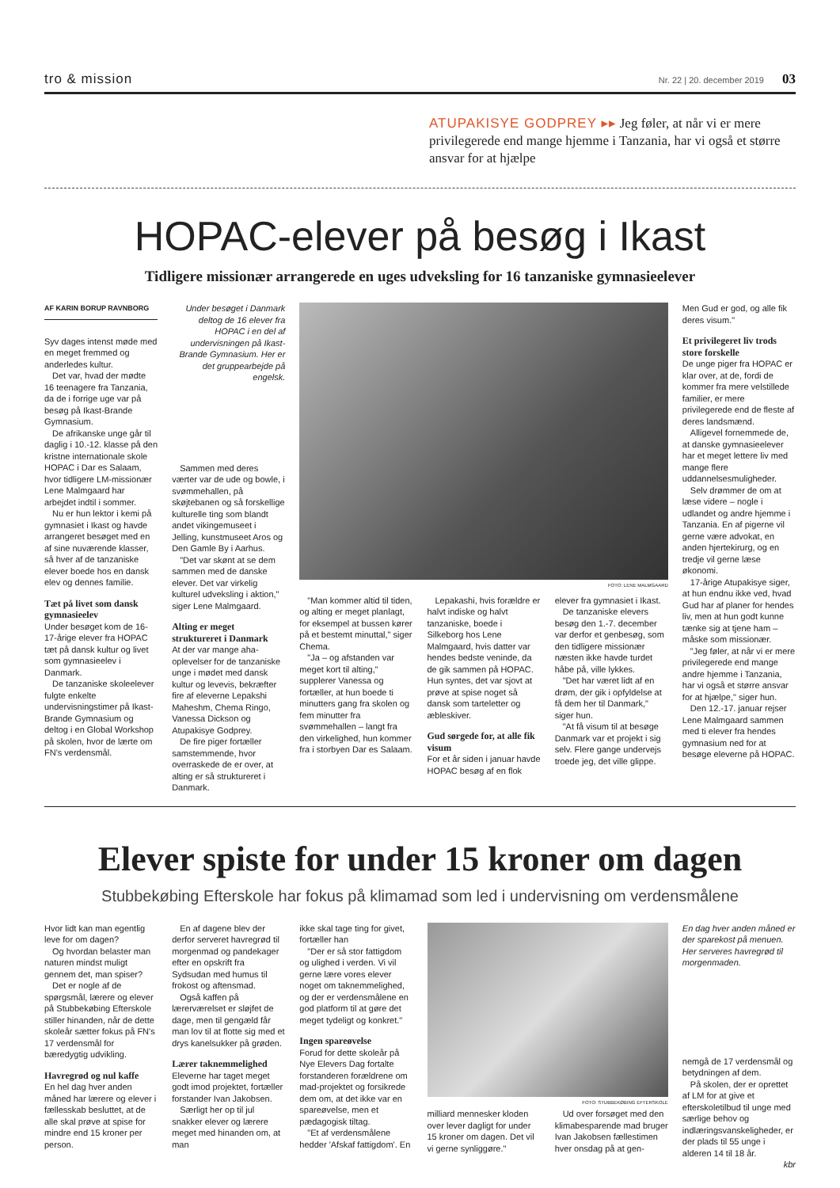tro & mission
Nr. 22 | 20. december 2019 03
ATUPAKISYE GODPREY ▸▸ Jeg føler, at når vi er mere privilegerede end mange hjemme i Tanzania, har vi også et større ansvar for at hjælpe
HOPAC-elever på besøg i Ikast
Tidligere missionær arrangerede en uges udveksling for 16 tanzaniske gymnasieelever
AF KARIN BORUP RAVNBORG
Syv dages intenst møde med en meget fremmed og anderledes kultur.
Det var, hvad der mødte 16 teenagere fra Tanzania, da de i forrige uge var på besøg på Ikast-Brande Gymnasium.
De afrikanske unge går til daglig i 10.-12. klasse på den kristne internationale skole HOPAC i Dar es Salaam, hvor tidligere LM-missionær Lene Malmgaard har arbejdet indtil i sommer.
Nu er hun lektor i kemi på gymnasiet i Ikast og havde arrangeret besøget med en af sine nuværende klasser, så hver af de tanzaniske elever boede hos en dansk elev og dennes familie.
Tæt på livet som dansk gymnasieelev
Under besøget kom de 16-17-årige elever fra HOPAC tæt på dansk kultur og livet som gymnasieelev i Danmark.
De tanzaniske skoleelever fulgte enkelte undervisningstimer på Ikast-Brande Gymnasium og deltog i en Global Workshop på skolen, hvor de lærte om FN's verdensmål.
Under besøget i Danmark deltog de 16 elever fra HOPAC i en del af undervisningen på Ikast-Brande Gymnasium. Her er det gruppearbejde på engelsk.
Sammen med deres værter var de ude og bowle, i svømmehallen, på skøjtebanen og så forskellige kulturelle ting som blandt andet vikingemuseet i Jelling, kunstmuseet Aros og Den Gamle By i Aarhus.
"Det var skønt at se dem sammen med de danske elever. Det var virkelig kulturel udveksling i aktion," siger Lene Malmgaard.
Alting er meget struktureret i Danmark
At der var mange aha-oplevelser for de tanzaniske unge i mødet med dansk kultur og levevis, bekræfter fire af eleverne Lepakshi Maheshm, Chema Ringo, Vanessa Dickson og Atupakisye Godprey.
De fire piger fortæller samstemmende, hvor overraskede de er over, at alting er så struktureret i Danmark.
FOTO: LENE MALMGAARD
"Man kommer altid til tiden, og alting er meget planlagt, for eksempel at bussen kører på et bestemt minuttal," siger Chema.
"Ja – og afstanden var meget kort til alting," supplerer Vanessa og fortæller, at hun boede ti minutters gang fra skolen og fem minutter fra svømmehallen – langt fra den virkelighed, hun kommer fra i storbyen Dar es Salaam.
Lepakashi, hvis forældre er halvt indiske og halvt tanzaniske, boede i Silkeborg hos Lene Malmgaard, hvis datter var hendes bedste veninde, da de gik sammen på HOPAC. Hun syntes, det var sjovt at prøve at spise noget så dansk som tarteletter og æbleskiver.
Gud sørgede for, at alle fik visum
For et år siden i januar havde HOPAC besøg af en flok
elever fra gymnasiet i Ikast.
De tanzaniske elevers besøg den 1.-7. december var derfor et genbesøg, som den tidligere missionær næsten ikke havde turdet håbe på, ville lykkes.
"Det har været lidt af en drøm, der gik i opfyldelse at få dem her til Danmark," siger hun.
"At få visum til at besøge Danmark var et projekt i sig selv. Flere gange undervejs troede jeg, det ville glippe.
Men Gud er god, og alle fik deres visum."
Et privilegeret liv trods store forskelle
De unge piger fra HOPAC er klar over, at de, fordi de kommer fra mere velstillede familier, er mere privilegerede end de fleste af deres landsmænd.
Alligevel fornemmede de, at danske gymnasieelever har et meget lettere liv med mange flere uddannelsesmuligheder.
Selv drømmer de om at læse videre – nogle i udlandet og andre hjemme i Tanzania. En af pigerne vil gerne være advokat, en anden hjertekirurg, og en tredje vil gerne læse økonomi.
17-årige Atupakisye siger, at hun endnu ikke ved, hvad Gud har af planer for hendes liv, men at hun godt kunne tænke sig at tjene ham – måske som missionær.
"Jeg føler, at når vi er mere privilegerede end mange andre hjemme i Tanzania, har vi også et større ansvar for at hjælpe," siger hun.
Den 12.-17. januar rejser Lene Malmgaard sammen med ti elever fra hendes gymnasium ned for at besøge eleverne på HOPAC.
Elever spiste for under 15 kroner om dagen
Stubbekøbing Efterskole har fokus på klimamad som led i undervisning om verdensmålene
Hvor lidt kan man egentlig leve for om dagen?
Og hvordan belaster man naturen mindst muligt gennem det, man spiser?
Det er nogle af de spørgsmål, lærere og elever på Stubbekøbing Efterskole stiller hinanden, når de dette skoleår sætter fokus på FN's 17 verdensmål for bæredygtig udvikling.
Havregrød og nul kaffe
En hel dag hver anden måned har lærere og elever i fællesskab besluttet, at de alle skal prøve at spise for mindre end 15 kroner per person.
En af dagene blev der derfor serveret havregrød til morgenmad og pandekager efter en opskrift fra Sydsudan med humus til frokost og aftensmad.
Også kaffen på lærerværelset er sløjfet de dage, men til gengæld får man lov til at flotte sig med et drys kanelsukker på grøden.
Lærer taknemmelighed
Eleverne har taget meget godt imod projektet, fortæller forstander Ivan Jakobsen.
Særligt her op til jul snakker elever og lærere meget med hinanden om, at man
ikke skal tage ting for givet, fortæller han
"Der er så stor fattigdom og ulighed i verden. Vi vil gerne lære vores elever noget om taknemmelighed, og der er verdensmålene en god platform til at gøre det meget tydeligt og konkret."
Ingen spareøvelse
Forud for dette skoleår på Nye Elevers Dag fortalte forstanderen forældrene om mad-projektet og forsikrede dem om, at det ikke var en spareøvelse, men et pædagogisk tiltag.
"Et af verdensmålene hedder 'Afskaf fattigdom'. En
FOTO: STUBBEKØBING EFTERSKOLE
milliard mennesker kloden over lever dagligt for under 15 kroner om dagen. Det vil vi gerne synliggøre."
Ud over forsøget med den klimabesparende mad bruger Ivan Jakobsen fællestimen hver onsdag på at gen-
En dag hver anden måned er der sparekost på menuen. Her serveres havregrød til morgenmaden.
nemgå de 17 verdensmål og betydningen af dem.
På skolen, der er oprettet af LM for at give et efterskoletilbud til unge med særlige behov og indlæringsvanskeligheder, er der plads til 55 unge i alderen 14 til 18 år.
kbr